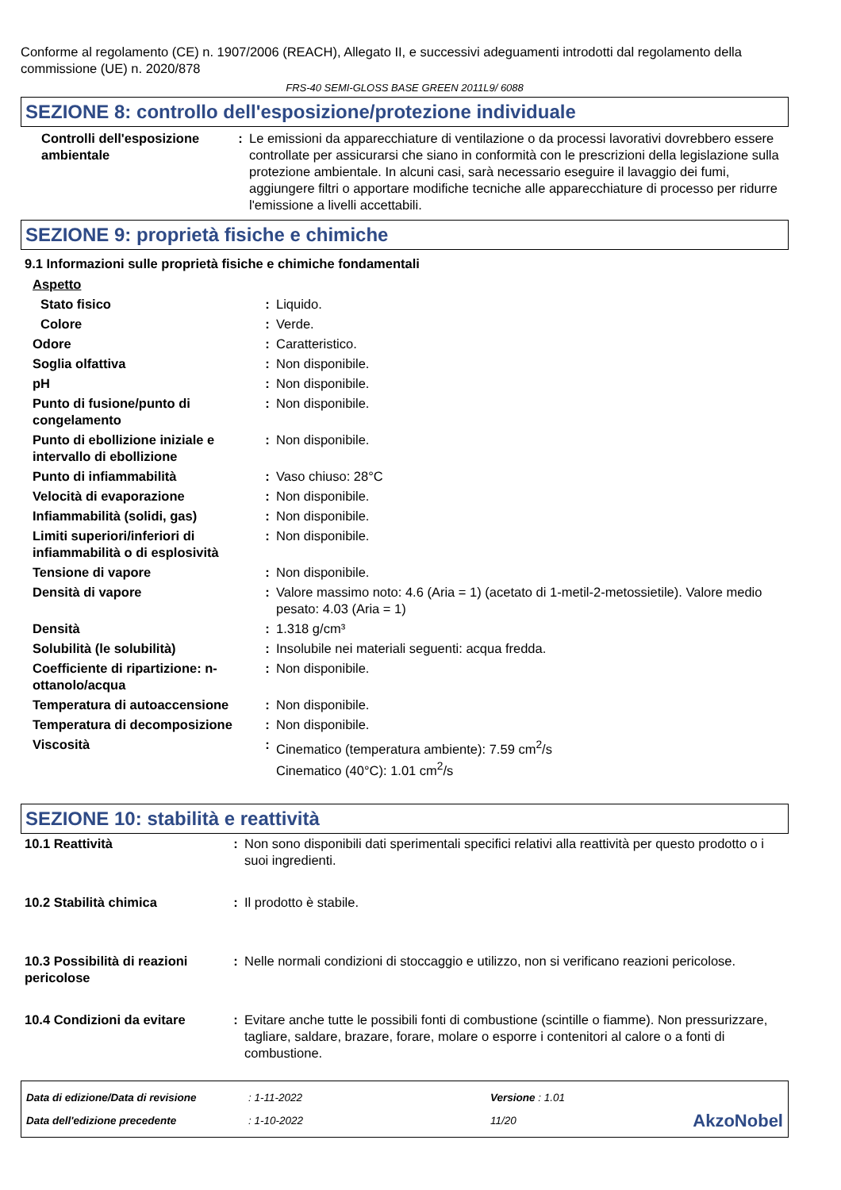Conforme al regolamento (CE) n. 1907/2006 (REACH), Allegato II, e successivi adeguamenti introdotti dal regolamento della commissione (UE) n. 2020/878
FRS-40 SEMI-GLOSS BASE GREEN 2011L9/ 6088
SEZIONE 8: controllo dell'esposizione/protezione individuale
| Controlli dell'esposizione ambientale | : | Le emissioni da apparecchiature di ventilazione o da processi lavorativi dovrebbero essere controllate per assicurarsi che siano in conformità con le prescrizioni della legislazione sulla protezione ambientale. In alcuni casi, sarà necessario eseguire il lavaggio dei fumi, aggiungere filtri o apportare modifiche tecniche alle apparecchiature di processo per ridurre l'emissione a livelli accettabili. |
SEZIONE 9: proprietà fisiche e chimiche
9.1 Informazioni sulle proprietà fisiche e chimiche fondamentali
| Aspetto | | |
| Stato fisico | : | Liquido. |
| Colore | : | Verde. |
| Odore | : | Caratteristico. |
| Soglia olfattiva | : | Non disponibile. |
| pH | : | Non disponibile. |
| Punto di fusione/punto di congelamento | : | Non disponibile. |
| Punto di ebollizione iniziale e intervallo di ebollizione | : | Non disponibile. |
| Punto di infiammabilità | : | Vaso chiuso: 28°C |
| Velocità di evaporazione | : | Non disponibile. |
| Infiammabilità (solidi, gas) | : | Non disponibile. |
| Limiti superiori/inferiori di infiammabilità o di esplosività | : | Non disponibile. |
| Tensione di vapore | : | Non disponibile. |
| Densità di vapore | : | Valore massimo noto: 4.6 (Aria = 1) (acetato di 1-metil-2-metossietile). Valore medio pesato: 4.03 (Aria = 1) |
| Densità | : | 1.318 g/cm³ |
| Solubilità (le solubilità) | : | Insolubile nei materiali seguenti: acqua fredda. |
| Coefficiente di ripartizione: n-ottanolo/acqua | : | Non disponibile. |
| Temperatura di autoaccensione | : | Non disponibile. |
| Temperatura di decomposizione | : | Non disponibile. |
| Viscosità | : | Cinematico (temperatura ambiente): 7.59 cm<sup>2</sup>/s Cinematico (40°C): 1.01 cm<sup>2</sup>/s |
SEZIONE 10: stabilità e reattività
| 10.1 Reattività | : | Non sono disponibili dati sperimentali specifici relativi alla reattività per questo prodotto o i suoi ingredienti. |
| 10.2 Stabilità chimica | : | Il prodotto è stabile. |
| 10.3 Possibilità di reazioni pericolose | : | Nelle normali condizioni di stoccaggio e utilizzo, non si verificano reazioni pericolose. |
| 10.4 Condizioni da evitare | : | Evitare anche tutte le possibili fonti di combustione (scintille o fiamme). Non pressurizzare, tagliare, saldare, brazare, forare, molare o esporre i contenitori al calore o a fonti di combustione. |
| Data di edizione/Data di revisione | : 1-11-2022 | Versione : 1.01 | |
| Data dell'edizione precedente | : 1-10-2022 | 11/20 | AkzoNobel |